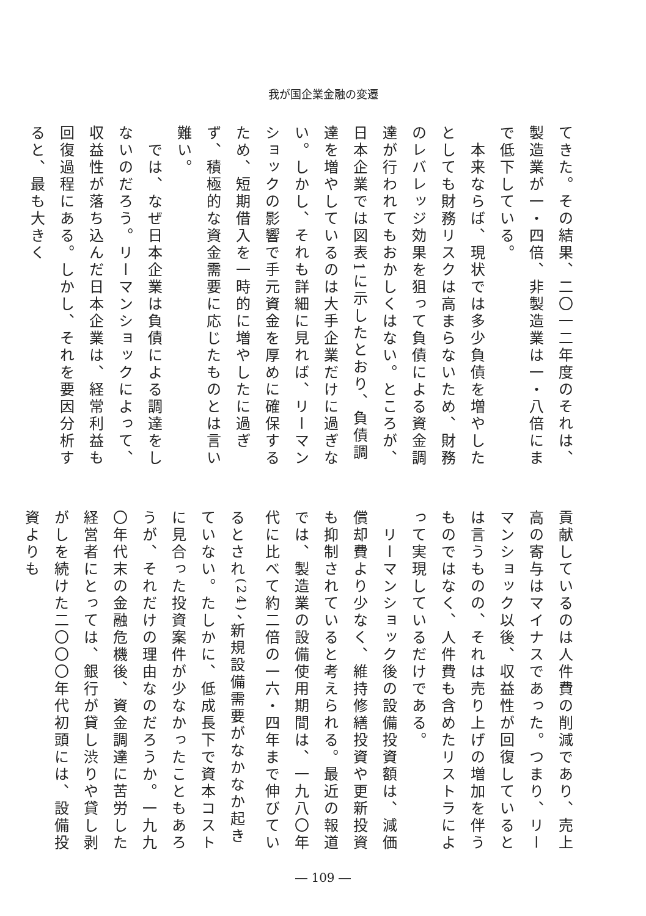我が国企業金融の変遷
てきた。その結果、二〇一二年度のそれは、製造業が一・四倍、非製造業は一・八倍にまで低下している。
　本来ならば、現状では多少負債を増やしたとしても財務リスクは高まらないため、財務のレバレッジ効果を狙って負債による資金調達が行われてもおかしくはない。ところが、日本企業では図表1に示したとおり、負債調達を増やしているのは大手企業だけに過ぎない。しかし、それも詳細に見れば、リーマンショックの影響で手元資金を厚めに確保するため、短期借入を一時的に増やしたに過ぎず、積極的な資金需要に応じたものとは言い難い。
　では、なぜ日本企業は負債による調達をしないのだろう。リーマンショックによって、収益性が落ち込んだ日本企業は、経常利益も回復過程にある。しかし、それを要因分析すると、最も大きく
貢献しているのは人件費の削減であり、売上高の寄与はマイナスであった。つまり、リーマンショック以後、収益性が回復しているとは言うものの、それは売り上げの増加を伴うものではなく、人件費も含めたリストラによって実現しているだけである。
　リーマンショック後の設備投資額は、減価償却費より少なく、維持修繕投資や更新投資も抑制されていると考えられる。最近の報道では、製造業の設備使用期間は、一九八〇年代に比べて約二倍の一六・四年まで伸びているとされ<sup>(24)</sup>、新規設備需要がなかなか起きていない。たしかに、低成長下で資本コストに見合った投資案件が少なかったこともあろうが、それだけの理由なのだろうか。一九九〇年代末の金融危機後、資金調達に苦労した経営者にとっては、銀行が貸し渋りや貸し剥がしを続けた二〇〇〇年代初頭には、設備投資よりも
― 109 ―